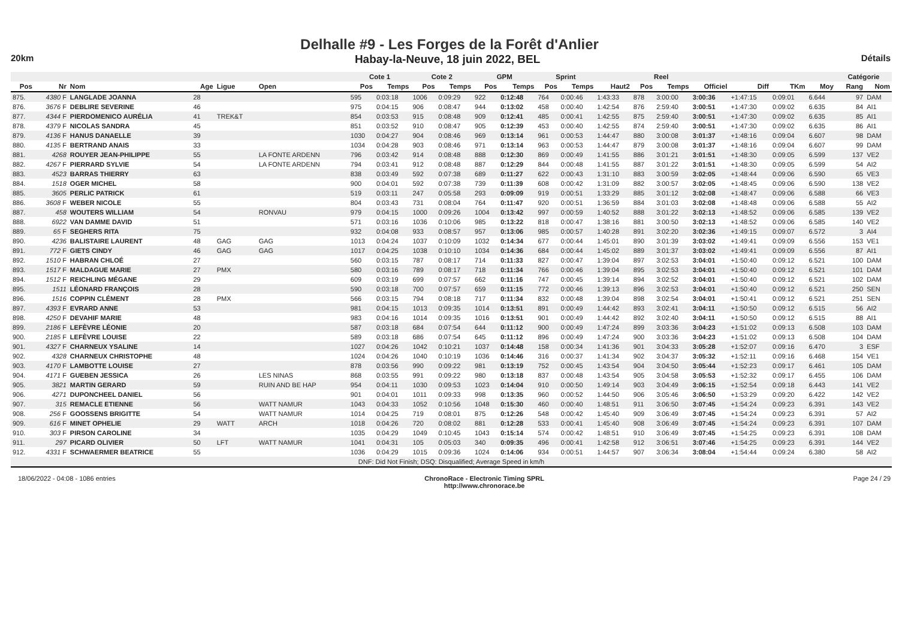Delhalle #9 - Les Forges de la Forêt d'Anlier
20km Habay-la-Neuve, 18 juin 2022, BEL Détails
| | | | | | | Cote 1 | | Cote 2 | | GPM | | Sprint | | | Reel | | | | | | Catégorie | |
| --- | --- | --- | --- | --- | --- | --- | --- | --- | --- | --- | --- | --- | --- | --- | --- | --- | --- | --- | --- | --- | --- | --- |
| Pos | Nr | Nom | Age | Ligue | Open | Pos | Temps | Pos | Temps | Pos | Temps | Pos | Temps | Haut2 | Pos | Temps | Officiel | Diff | TKm | Moy | Rang | Nom |
| 875. | 4380 F | LANGLADE JOANNA | 28 | | | 595 | 0:03:18 | 1006 | 0:09:29 | 922 | 0:12:48 | 764 | 0:00:46 | 1:43:33 | 878 | 3:00:00 | 3:00:36 | +1:47:15 | 0:09:01 | 6.644 | 97 | DAM |
| 876. | 3676 F | DEBLIRE SEVERINE | 46 | | | 975 | 0:04:15 | 906 | 0:08:47 | 944 | 0:13:02 | 458 | 0:00:40 | 1:42:54 | 876 | 2:59:40 | 3:00:51 | +1:47:30 | 0:09:02 | 6.635 | 84 | AI1 |
| 877. | 4344 F | PIERDOMENICO AURÉLIA | 41 | TREK&T | | 854 | 0:03:53 | 915 | 0:08:48 | 909 | 0:12:41 | 485 | 0:00:41 | 1:42:55 | 875 | 2:59:40 | 3:00:51 | +1:47:30 | 0:09:02 | 6.635 | 85 | AI1 |
| 878. | 4379 F | NICOLAS SANDRA | 45 | | | 851 | 0:03:52 | 910 | 0:08:47 | 905 | 0:12:39 | 453 | 0:00:40 | 1:42:55 | 874 | 2:59:40 | 3:00:51 | +1:47:30 | 0:09:02 | 6.635 | 86 | AI1 |
| 879. | 4136 F | HANUS DANAELLE | 39 | | | 1030 | 0:04:27 | 904 | 0:08:46 | 969 | 0:13:14 | 961 | 0:00:53 | 1:44:47 | 880 | 3:00:08 | 3:01:37 | +1:48:16 | 0:09:04 | 6.607 | 98 | DAM |
| 880. | 4135 F | BERTRAND ANAIS | 33 | | | 1034 | 0:04:28 | 903 | 0:08:46 | 971 | 0:13:14 | 963 | 0:00:53 | 1:44:47 | 879 | 3:00:08 | 3:01:37 | +1:48:16 | 0:09:04 | 6.607 | 99 | DAM |
| 881. | 4268 | ROUYER JEAN-PHILIPPE | 55 | | LA FONTE ARDENN | 796 | 0:03:42 | 914 | 0:08:48 | 888 | 0:12:30 | 869 | 0:00:49 | 1:41:55 | 886 | 3:01:21 | 3:01:51 | +1:48:30 | 0:09:05 | 6.599 | 137 | VE2 |
| 882. | 4267 F | PIERRARD SYLVIE | 54 | | LA FONTE ARDENN | 794 | 0:03:41 | 912 | 0:08:48 | 887 | 0:12:29 | 844 | 0:00:48 | 1:41:55 | 887 | 3:01:22 | 3:01:51 | +1:48:30 | 0:09:05 | 6.599 | 54 | AI2 |
| 883. | 4523 | BARRAS THIERRY | 63 | | | 838 | 0:03:49 | 592 | 0:07:38 | 689 | 0:11:27 | 622 | 0:00:43 | 1:31:10 | 883 | 3:00:59 | 3:02:05 | +1:48:44 | 0:09:06 | 6.590 | 65 | VE3 |
| 884. | 1518 | OGER MICHEL | 58 | | | 900 | 0:04:01 | 592 | 0:07:38 | 739 | 0:11:39 | 608 | 0:00:42 | 1:31:09 | 882 | 3:00:57 | 3:02:05 | +1:48:45 | 0:09:06 | 6.590 | 138 | VE2 |
| 885. | 3605 | PERLIC PATRICK | 61 | | | 519 | 0:03:11 | 247 | 0:05:58 | 293 | 0:09:09 | 919 | 0:00:51 | 1:33:29 | 885 | 3:01:12 | 3:02:08 | +1:48:47 | 0:09:06 | 6.588 | 66 | VE3 |
| 886. | 3608 F | WEBER NICOLE | 55 | | | 804 | 0:03:43 | 731 | 0:08:04 | 764 | 0:11:47 | 920 | 0:00:51 | 1:36:59 | 884 | 3:01:03 | 3:02:08 | +1:48:48 | 0:09:06 | 6.588 | 55 | AI2 |
| 887. | 458 | WOUTERS WILLIAM | 54 | | RONVAU | 979 | 0:04:15 | 1000 | 0:09:26 | 1004 | 0:13:42 | 997 | 0:00:59 | 1:40:52 | 888 | 3:01:22 | 3:02:13 | +1:48:52 | 0:09:06 | 6.585 | 139 | VE2 |
| 888. | 6922 | VAN DAMME DAVID | 51 | | | 571 | 0:03:16 | 1036 | 0:10:06 | 985 | 0:13:22 | 818 | 0:00:47 | 1:38:16 | 881 | 3:00:50 | 3:02:13 | +1:48:52 | 0:09:06 | 6.585 | 140 | VE2 |
| 889. | 65 F | SEGHERS RITA | 75 | | | 932 | 0:04:08 | 933 | 0:08:57 | 957 | 0:13:06 | 985 | 0:00:57 | 1:40:28 | 891 | 3:02:20 | 3:02:36 | +1:49:15 | 0:09:07 | 6.572 | 3 | AI4 |
| 890. | 4236 | BALISTAIRE LAURENT | 48 | GAG | GAG | 1013 | 0:04:24 | 1037 | 0:10:09 | 1032 | 0:14:34 | 677 | 0:00:44 | 1:45:01 | 890 | 3:01:39 | 3:03:02 | +1:49:41 | 0:09:09 | 6.556 | 153 | VE1 |
| 891. | 772 F | GIETS CINDY | 46 | GAG | GAG | 1017 | 0:04:25 | 1038 | 0:10:10 | 1034 | 0:14:36 | 684 | 0:00:44 | 1:45:02 | 889 | 3:01:37 | 3:03:02 | +1:49:41 | 0:09:09 | 6.556 | 87 | AI1 |
| 892. | 1510 F | HABRAN CHLOÉ | 27 | | | 560 | 0:03:15 | 787 | 0:08:17 | 714 | 0:11:33 | 827 | 0:00:47 | 1:39:04 | 897 | 3:02:53 | 3:04:01 | +1:50:40 | 0:09:12 | 6.521 | 100 | DAM |
| 893. | 1517 F | MALDAGUE MARIE | 27 | PMX | | 580 | 0:03:16 | 789 | 0:08:17 | 718 | 0:11:34 | 766 | 0:00:46 | 1:39:04 | 895 | 3:02:53 | 3:04:01 | +1:50:40 | 0:09:12 | 6.521 | 101 | DAM |
| 894. | 1512 F | REICHLING MÉGANE | 29 | | | 609 | 0:03:19 | 699 | 0:07:57 | 662 | 0:11:16 | 747 | 0:00:45 | 1:39:14 | 894 | 3:02:52 | 3:04:01 | +1:50:40 | 0:09:12 | 6.521 | 102 | DAM |
| 895. | 1511 | LÉONARD FRANÇOIS | 28 | | | 590 | 0:03:18 | 700 | 0:07:57 | 659 | 0:11:15 | 772 | 0:00:46 | 1:39:13 | 896 | 3:02:53 | 3:04:01 | +1:50:40 | 0:09:12 | 6.521 | 250 | SEN |
| 896. | 1516 | COPPIN CLÉMENT | 28 | PMX | | 566 | 0:03:15 | 794 | 0:08:18 | 717 | 0:11:34 | 832 | 0:00:48 | 1:39:04 | 898 | 3:02:54 | 3:04:01 | +1:50:41 | 0:09:12 | 6.521 | 251 | SEN |
| 897. | 4393 F | EVRARD ANNE | 53 | | | 981 | 0:04:15 | 1013 | 0:09:35 | 1014 | 0:13:51 | 891 | 0:00:49 | 1:44:42 | 893 | 3:02:41 | 3:04:11 | +1:50:50 | 0:09:12 | 6.515 | 56 | AI2 |
| 898. | 4250 F | DEVAHIF MARIE | 48 | | | 983 | 0:04:16 | 1014 | 0:09:35 | 1016 | 0:13:51 | 901 | 0:00:49 | 1:44:42 | 892 | 3:02:40 | 3:04:11 | +1:50:50 | 0:09:12 | 6.515 | 88 | AI1 |
| 899. | 2186 F | LEFÈVRE LÉONIE | 20 | | | 587 | 0:03:18 | 684 | 0:07:54 | 644 | 0:11:12 | 900 | 0:00:49 | 1:47:24 | 899 | 3:03:36 | 3:04:23 | +1:51:02 | 0:09:13 | 6.508 | 103 | DAM |
| 900. | 2185 F | LEFÈVRE LOUISE | 22 | | | 589 | 0:03:18 | 686 | 0:07:54 | 645 | 0:11:12 | 896 | 0:00:49 | 1:47:24 | 900 | 3:03:36 | 3:04:23 | +1:51:02 | 0:09:13 | 6.508 | 104 | DAM |
| 901. | 4327 F | CHARNEUX YSALINE | 14 | | | 1027 | 0:04:26 | 1042 | 0:10:21 | 1037 | 0:14:48 | 158 | 0:00:34 | 1:41:36 | 901 | 3:04:33 | 3:05:28 | +1:52:07 | 0:09:16 | 6.470 | 3 | ESF |
| 902. | 4328 | CHARNEUX CHRISTOPHE | 48 | | | 1024 | 0:04:26 | 1040 | 0:10:19 | 1036 | 0:14:46 | 316 | 0:00:37 | 1:41:34 | 902 | 3:04:37 | 3:05:32 | +1:52:11 | 0:09:16 | 6.468 | 154 | VE1 |
| 903. | 4170 F | LAMBOTTE LOUISE | 27 | | | 878 | 0:03:56 | 990 | 0:09:22 | 981 | 0:13:19 | 752 | 0:00:45 | 1:43:54 | 904 | 3:04:50 | 3:05:44 | +1:52:23 | 0:09:17 | 6.461 | 105 | DAM |
| 904. | 4171 F | GUEBEN JESSICA | 26 | | LES NINAS | 868 | 0:03:55 | 991 | 0:09:22 | 980 | 0:13:18 | 837 | 0:00:48 | 1:43:54 | 905 | 3:04:58 | 3:05:53 | +1:52:32 | 0:09:17 | 6.455 | 106 | DAM |
| 905. | 3821 | MARTIN GERARD | 59 | | RUIN AND BE HAP | 954 | 0:04:11 | 1030 | 0:09:53 | 1023 | 0:14:04 | 910 | 0:00:50 | 1:49:14 | 903 | 3:04:49 | 3:06:15 | +1:52:54 | 0:09:18 | 6.443 | 141 | VE2 |
| 906. | 4271 | DUPONCHEEL DANIEL | 56 | | | 901 | 0:04:01 | 1011 | 0:09:33 | 998 | 0:13:35 | 960 | 0:00:52 | 1:44:50 | 906 | 3:05:46 | 3:06:50 | +1:53:29 | 0:09:20 | 6.422 | 142 | VE2 |
| 907. | 315 | REMACLE ETIENNE | 56 | | WATT NAMUR | 1043 | 0:04:33 | 1052 | 0:10:56 | 1048 | 0:15:30 | 460 | 0:00:40 | 1:48:51 | 911 | 3:06:50 | 3:07:45 | +1:54:24 | 0:09:23 | 6.391 | 143 | VE2 |
| 908. | 256 F | GOOSSENS BRIGITTE | 54 | | WATT NAMUR | 1014 | 0:04:25 | 719 | 0:08:01 | 875 | 0:12:26 | 548 | 0:00:42 | 1:45:40 | 909 | 3:06:49 | 3:07:45 | +1:54:24 | 0:09:23 | 6.391 | 57 | AI2 |
| 909. | 616 F | MINET OPHELIE | 29 | WATT | ARCH | 1018 | 0:04:26 | 720 | 0:08:02 | 881 | 0:12:28 | 533 | 0:00:41 | 1:45:40 | 908 | 3:06:49 | 3:07:45 | +1:54:24 | 0:09:23 | 6.391 | 107 | DAM |
| 910. | 303 F | PIRSON CAROLINE | 34 | | | 1035 | 0:04:29 | 1049 | 0:10:45 | 1043 | 0:15:14 | 574 | 0:00:42 | 1:48:51 | 910 | 3:06:49 | 3:07:45 | +1:54:25 | 0:09:23 | 6.391 | 108 | DAM |
| 911. | 297 | PICARD OLIVIER | 50 | LFT | WATT NAMUR | 1041 | 0:04:31 | 105 | 0:05:03 | 340 | 0:09:35 | 496 | 0:00:41 | 1:42:58 | 912 | 3:06:51 | 3:07:46 | +1:54:25 | 0:09:23 | 6.391 | 144 | VE2 |
| 912. | 4331 F | SCHWAERMER BEATRICE | 55 | | | 1036 | 0:04:29 | 1015 | 0:09:36 | 1024 | 0:14:06 | 934 | 0:00:51 | 1:44:57 | 907 | 3:06:34 | 3:08:04 | +1:54:44 | 0:09:24 | 6.380 | 58 | AI2 |
| DNF: Did Not Finish; DSQ: Disqualified; Average Speed in km/h | | | | | | | | | | | | | | | | | | | | | | |
18/06/2022 - 04:08 - 1086 entries
ChronoRace - Electronic Timing SPRL
http://www.chronorace.be
Page 24 / 29